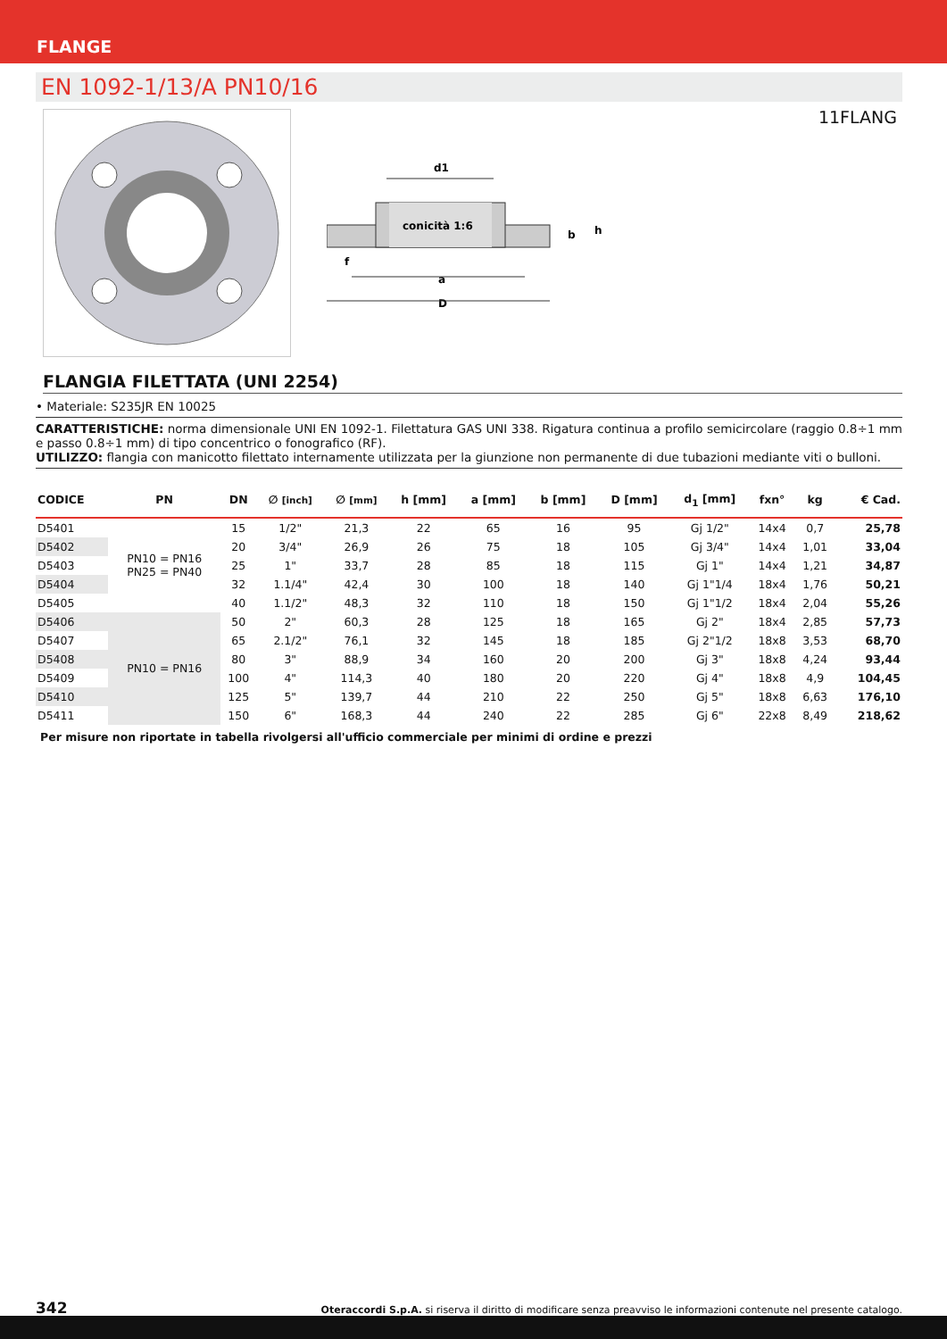FLANGE
EN 1092-1/13/A PN10/16
11FLANG
conicità 1:6
d1
a
D
f
h
b
FLANGIA FILETTATA (UNI 2254)
• Materiale: S235JR EN 10025
CARATTERISTICHE: norma dimensionale UNI EN 1092-1. Filettatura GAS UNI 338. Rigatura continua a profilo semicircolare (raggio 0.8÷1 mm e passo 0.8÷1 mm) di tipo concentrico o fonografico (RF).
UTILIZZO: flangia con manicotto filettato internamente utilizzata per la giunzione non permanente di due tubazioni mediante viti o bulloni.
| CODICE | PN | DN | ∅ [inch] | ∅ [mm] | h [mm] | a [mm] | b [mm] | D [mm] | d<sub>1</sub> [mm] | fxn° | kg | € Cad. |
| --- | --- | --- | --- | --- | --- | --- | --- | --- | --- | --- | --- | --- |
| D5401 | PN10 = PN16 PN25 = PN40 | 15 | 1/2" | 21,3 | 22 | 65 | 16 | 95 | Gj 1/2" | 14x4 | 0,7 | 25,78 |
| D5402 | | 20 | 3/4" | 26,9 | 26 | 75 | 18 | 105 | Gj 3/4" | 14x4 | 1,01 | 33,04 |
| D5403 | | 25 | 1" | 33,7 | 28 | 85 | 18 | 115 | Gj 1" | 14x4 | 1,21 | 34,87 |
| D5404 | | 32 | 1.1/4" | 42,4 | 30 | 100 | 18 | 140 | Gj 1"1/4 | 18x4 | 1,76 | 50,21 |
| D5405 | | 40 | 1.1/2" | 48,3 | 32 | 110 | 18 | 150 | Gj 1"1/2 | 18x4 | 2,04 | 55,26 |
| D5406 | PN10 = PN16 | 50 | 2" | 60,3 | 28 | 125 | 18 | 165 | Gj 2" | 18x4 | 2,85 | 57,73 |
| D5407 | | 65 | 2.1/2" | 76,1 | 32 | 145 | 18 | 185 | Gj 2"1/2 | 18x8 | 3,53 | 68,70 |
| D5408 | | 80 | 3" | 88,9 | 34 | 160 | 20 | 200 | Gj 3" | 18x8 | 4,24 | 93,44 |
| D5409 | | 100 | 4" | 114,3 | 40 | 180 | 20 | 220 | Gj 4" | 18x8 | 4,9 | 104,45 |
| D5410 | | 125 | 5" | 139,7 | 44 | 210 | 22 | 250 | Gj 5" | 18x8 | 6,63 | 176,10 |
| D5411 | | 150 | 6" | 168,3 | 44 | 240 | 22 | 285 | Gj 6" | 22x8 | 8,49 | 218,62 |
Per misure non riportate in tabella rivolgersi all'ufficio commerciale per minimi di ordine e prezzi
342 Oteraccordi S.p.A. si riserva il diritto di modificare senza preavviso le informazioni contenute nel presente catalogo.